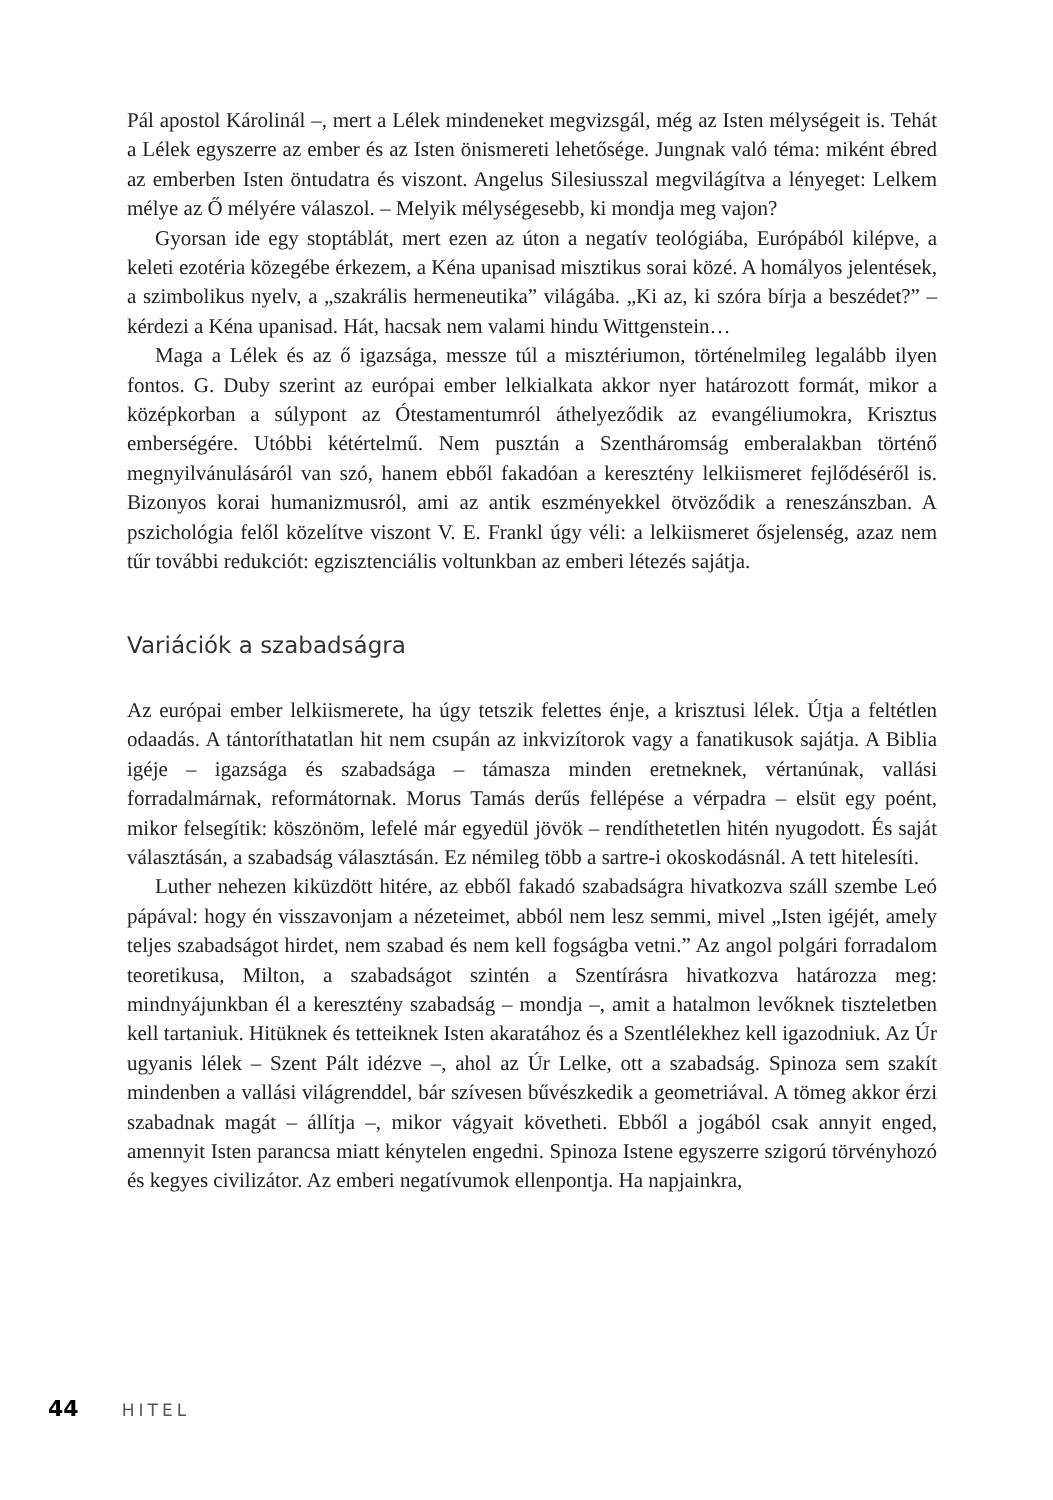Pál apostol Károlinál –, mert a Lélek mindeneket megvizsgál, még az Isten mélységeit is. Tehát a Lélek egyszerre az ember és az Isten önismereti lehetősége. Jungnak való téma: miként ébred az emberben Isten öntudatra és viszont. Angelus Silesiusszal megvilágítva a lényeget: Lelkem mélye az Ő mélyére válaszol. – Melyik mélységesebb, ki mondja meg vajon?
Gyorsan ide egy stoptáblát, mert ezen az úton a negatív teológiába, Európából kilépve, a keleti ezotéria közegébe érkezem, a Kéna upanisad misztikus sorai közé. A homályos jelentések, a szimbolikus nyelv, a „szakrális hermeneutika” világába. „Ki az, ki szóra bírja a beszédet?” – kérdezi a Kéna upanisad. Hát, hacsak nem valami hindu Wittgenstein…
Maga a Lélek és az ő igazsága, messze túl a misztériumon, történelmileg legalább ilyen fontos. G. Duby szerint az európai ember lelkialkata akkor nyer határozott formát, mikor a középkorban a súlypont az Ótestamentumról áthelyeződik az evangéliumokra, Krisztus emberségére. Utóbbi kétértelmű. Nem pusztán a Szentháromság emberalakban történő megnyilvánulásáról van szó, hanem ebből fakadóan a keresztény lelkiismeret fejlődéséről is. Bizonyos korai humanizmusról, ami az antik eszményekkel ötvöződik a reneszánszban. A pszichológia felől közelítve viszont V. E. Frankl úgy véli: a lelkiismeret ősjelenség, azaz nem tűr további redukciót: egzisztenciális voltunkban az emberi létezés sajátja.
Variációk a szabadságra
Az európai ember lelkiismerete, ha úgy tetszik felettes énje, a krisztusi lélek. Útja a feltétlen odaadás. A tántoríthatatlan hit nem csupán az inkvizítorok vagy a fanatikusok sajátja. A Biblia igéje – igazsága és szabadsága – támasza minden eretneknek, vértanúnak, vallási forradalmárnak, reformátornak. Morus Tamás derűs fellépése a vérpadra – elsüt egy poént, mikor felsegítik: köszönöm, lefelé már egyedül jövök – rendíthetetlen hitén nyugodott. És saját választásán, a szabadság választásán. Ez némileg több a sartre-i okoskodásnál. A tett hitelesíti.
Luther nehezen kiküzdött hitére, az ebből fakadó szabadságra hivatkozva száll szembe Leó pápával: hogy én visszavonjam a nézeteimet, abból nem lesz semmi, mivel „Isten igéjét, amely teljes szabadságot hirdet, nem szabad és nem kell fogságba vetni.” Az angol polgári forradalom teoretikusa, Milton, a szabadságot szintén a Szentírásra hivatkozva határozza meg: mindnyájunkban él a keresztény szabadság – mondja –, amit a hatalmon levőknek tiszteletben kell tartaniuk. Hitüknek és tetteiknek Isten akaratához és a Szentlélekhez kell igazodniuk. Az Úr ugyanis lélek – Szent Pált idézve –, ahol az Úr Lelke, ott a szabadság. Spinoza sem szakít mindenben a vallási világrenddel, bár szívesen bűvészkedik a geometriával. A tömeg akkor érzi szabadnak magát – állítja –, mikor vágyait követheti. Ebből a jogából csak annyit enged, amennyit Isten parancsa miatt kénytelen engedni. Spinoza Istene egyszerre szigorú törvényhozó és kegyes civilizátor. Az emberi negatívumok ellenpontja. Ha napjainkra,
44 HITEL